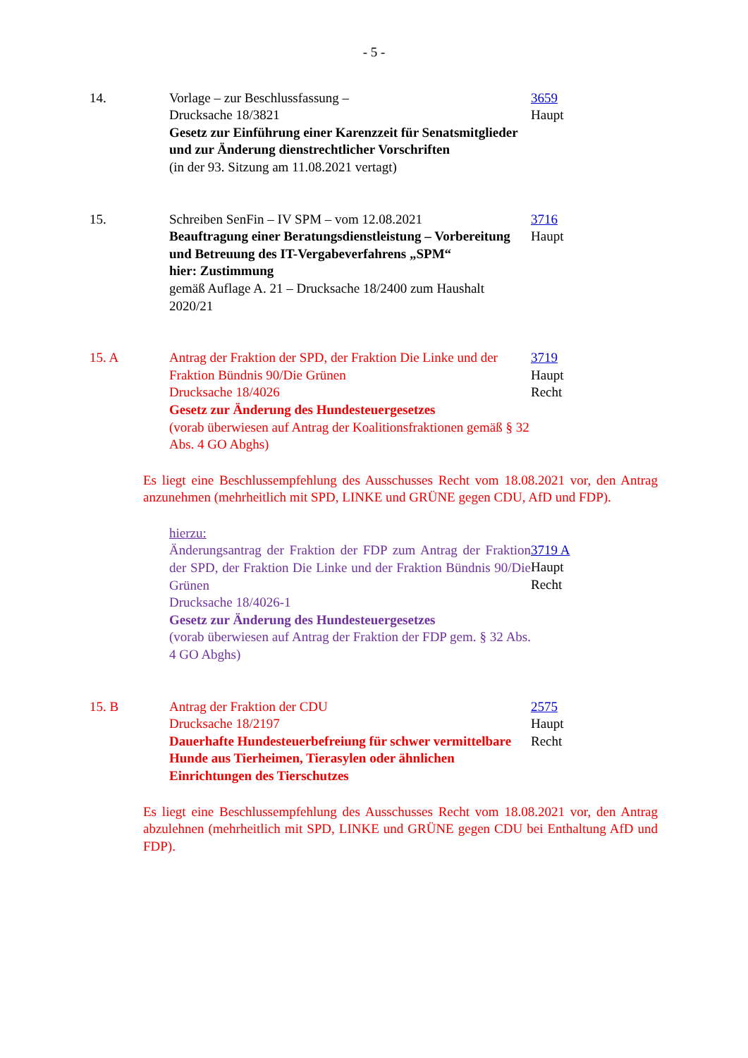- 5 -
14. Vorlage – zur Beschlussfassung –
Drucksache 18/3821
Gesetz zur Einführung einer Karenzzeit für Senatsmitglieder und zur Änderung dienstrechtlicher Vorschriften
(in der 93. Sitzung am 11.08.2021 vertagt)
3659
Haupt
15. Schreiben SenFin – IV SPM – vom 12.08.2021
Beauftragung einer Beratungsdienstleistung – Vorbereitung und Betreuung des IT-Vergabeverfahrens „SPM“
hier: Zustimmung
gemäß Auflage A. 21 – Drucksache 18/2400 zum Haushalt 2020/21
3716
Haupt
15. A Antrag der Fraktion der SPD, der Fraktion Die Linke und der Fraktion Bündnis 90/Die Grünen
Drucksache 18/4026
Gesetz zur Änderung des Hundesteuergesetzes
(vorab überwiesen auf Antrag der Koalitionsfraktionen gemäß § 32 Abs. 4 GO Abghs)
3719
Haupt
Recht
Es liegt eine Beschlussempfehlung des Ausschusses Recht vom 18.08.2021 vor, den Antrag anzunehmen (mehrheitlich mit SPD, LINKE und GRÜNE gegen CDU, AfD und FDP).
hierzu:
Änderungsantrag der Fraktion der FDP zum Antrag der Fraktion der SPD, der Fraktion Die Linke und der Fraktion Bündnis 90/Die Grünen
Drucksache 18/4026-1
Gesetz zur Änderung des Hundesteuergesetzes
(vorab überwiesen auf Antrag der Fraktion der FDP gem. § 32 Abs. 4 GO Abghs)
3719 A
Haupt
Recht
15. B Antrag der Fraktion der CDU
Drucksache 18/2197
Dauerhafte Hundesteuerbefreiung für schwer vermittelbare Hunde aus Tierheimen, Tierasylen oder ähnlichen Einrichtungen des Tierschutzes
2575
Haupt
Recht
Es liegt eine Beschlussempfehlung des Ausschusses Recht vom 18.08.2021 vor, den Antrag abzulehnen (mehrheitlich mit SPD, LINKE und GRÜNE gegen CDU bei Enthaltung AfD und FDP).